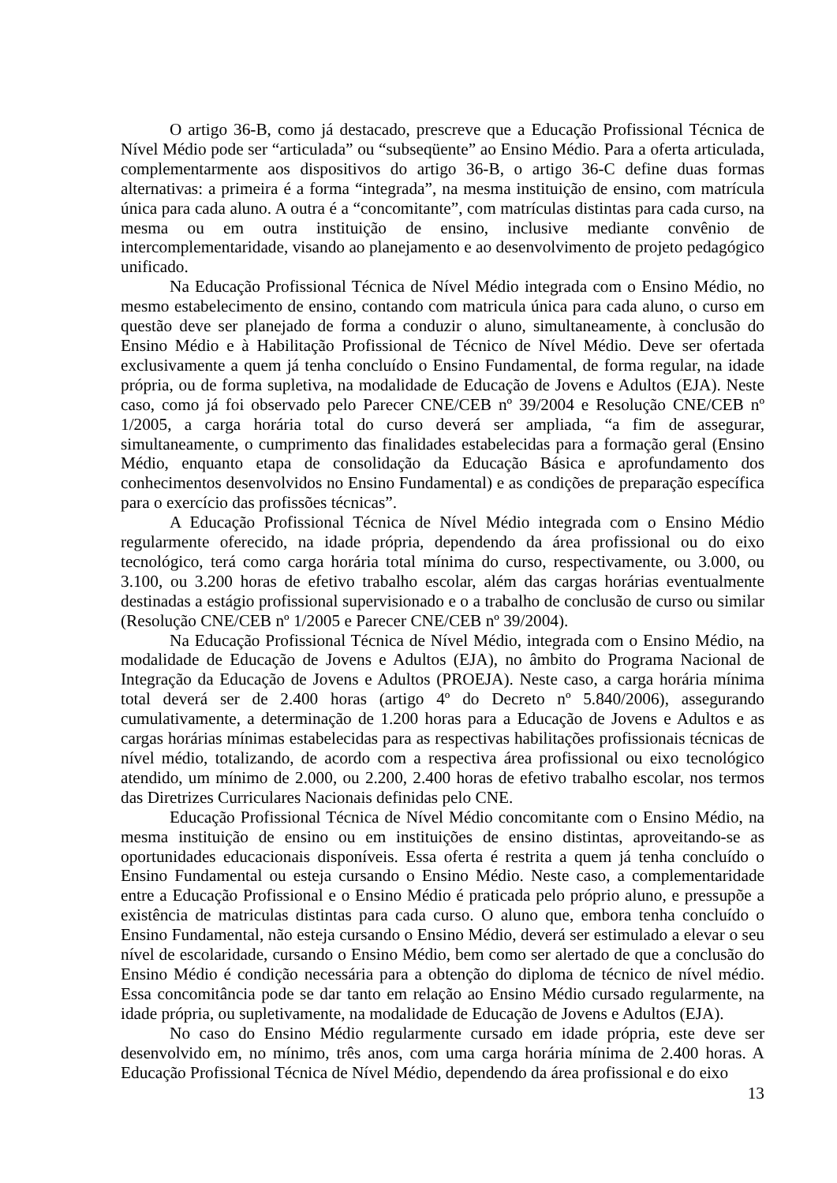O artigo 36-B, como já destacado, prescreve que a Educação Profissional Técnica de Nível Médio pode ser “articulada” ou “subseqüente” ao Ensino Médio. Para a oferta articulada, complementarmente aos dispositivos do artigo 36-B, o artigo 36-C define duas formas alternativas: a primeira é a forma “integrada”, na mesma instituição de ensino, com matrícula única para cada aluno. A outra é a “concomitante”, com matrículas distintas para cada curso, na mesma ou em outra instituição de ensino, inclusive mediante convênio de intercomplementaridade, visando ao planejamento e ao desenvolvimento de projeto pedagógico unificado.
Na Educação Profissional Técnica de Nível Médio integrada com o Ensino Médio, no mesmo estabelecimento de ensino, contando com matricula única para cada aluno, o curso em questão deve ser planejado de forma a conduzir o aluno, simultaneamente, à conclusão do Ensino Médio e à Habilitação Profissional de Técnico de Nível Médio. Deve ser ofertada exclusivamente a quem já tenha concluído o Ensino Fundamental, de forma regular, na idade própria, ou de forma supletiva, na modalidade de Educação de Jovens e Adultos (EJA). Neste caso, como já foi observado pelo Parecer CNE/CEB nº 39/2004 e Resolução CNE/CEB nº 1/2005, a carga horária total do curso deverá ser ampliada, “a fim de assegurar, simultaneamente, o cumprimento das finalidades estabelecidas para a formação geral (Ensino Médio, enquanto etapa de consolidação da Educação Básica e aprofundamento dos conhecimentos desenvolvidos no Ensino Fundamental) e as condições de preparação específica para o exercício das profissões técnicas”.
A Educação Profissional Técnica de Nível Médio integrada com o Ensino Médio regularmente oferecido, na idade própria, dependendo da área profissional ou do eixo tecnológico, terá como carga horária total mínima do curso, respectivamente, ou 3.000, ou 3.100, ou 3.200 horas de efetivo trabalho escolar, além das cargas horárias eventualmente destinadas a estágio profissional supervisionado e o a trabalho de conclusão de curso ou similar (Resolução CNE/CEB nº 1/2005 e Parecer CNE/CEB nº 39/2004).
Na Educação Profissional Técnica de Nível Médio, integrada com o Ensino Médio, na modalidade de Educação de Jovens e Adultos (EJA), no âmbito do Programa Nacional de Integração da Educação de Jovens e Adultos (PROEJA). Neste caso, a carga horária mínima total deverá ser de 2.400 horas (artigo 4º do Decreto nº 5.840/2006), assegurando cumulativamente, a determinação de 1.200 horas para a Educação de Jovens e Adultos e as cargas horárias mínimas estabelecidas para as respectivas habilitações profissionais técnicas de nível médio, totalizando, de acordo com a respectiva área profissional ou eixo tecnológico atendido, um mínimo de 2.000, ou 2.200, 2.400 horas de efetivo trabalho escolar, nos termos das Diretrizes Curriculares Nacionais definidas pelo CNE.
Educação Profissional Técnica de Nível Médio concomitante com o Ensino Médio, na mesma instituição de ensino ou em instituições de ensino distintas, aproveitando-se as oportunidades educacionais disponíveis. Essa oferta é restrita a quem já tenha concluído o Ensino Fundamental ou esteja cursando o Ensino Médio. Neste caso, a complementaridade entre a Educação Profissional e o Ensino Médio é praticada pelo próprio aluno, e pressupõe a existência de matriculas distintas para cada curso. O aluno que, embora tenha concluído o Ensino Fundamental, não esteja cursando o Ensino Médio, deverá ser estimulado a elevar o seu nível de escolaridade, cursando o Ensino Médio, bem como ser alertado de que a conclusão do Ensino Médio é condição necessária para a obtenção do diploma de técnico de nível médio. Essa concomitância pode se dar tanto em relação ao Ensino Médio cursado regularmente, na idade própria, ou supletivamente, na modalidade de Educação de Jovens e Adultos (EJA).
No caso do Ensino Médio regularmente cursado em idade própria, este deve ser desenvolvido em, no mínimo, três anos, com uma carga horária mínima de 2.400 horas. A Educação Profissional Técnica de Nível Médio, dependendo da área profissional e do eixo
13